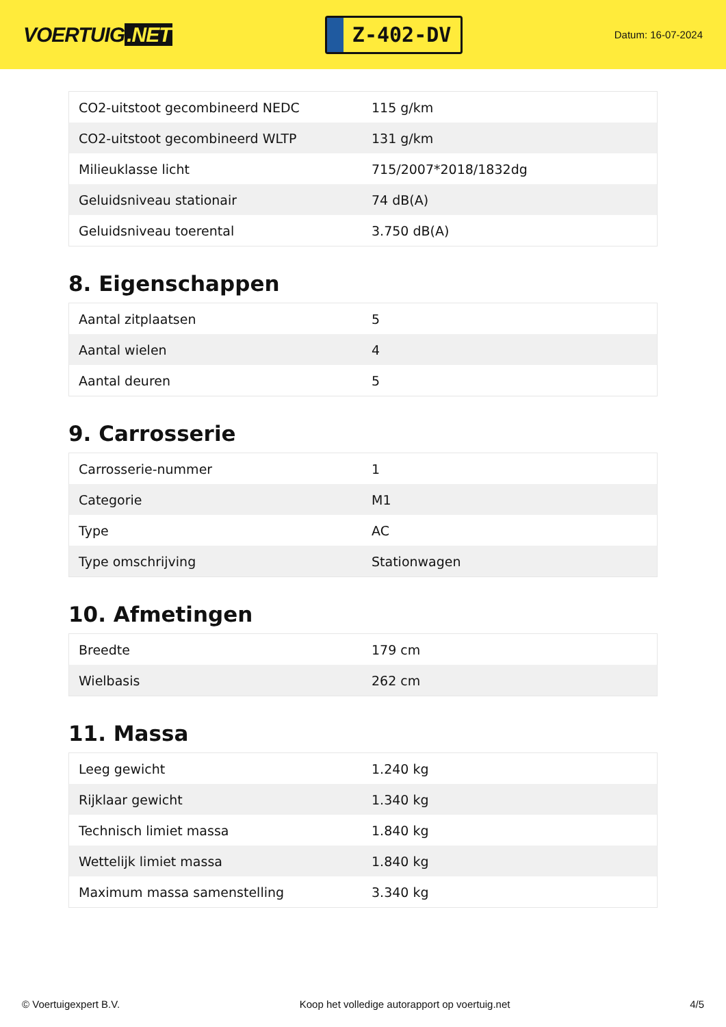VOERTUIG.NET
Z-402-DV
Datum: 16-07-2024
| CO2-uitstoot gecombineerd NEDC | 115 g/km |
| CO2-uitstoot gecombineerd WLTP | 131 g/km |
| Milieuklasse licht | 715/2007*2018/1832dg |
| Geluidsniveau stationair | 74 dB(A) |
| Geluidsniveau toerental | 3.750 dB(A) |
8. Eigenschappen
| Aantal zitplaatsen | 5 |
| Aantal wielen | 4 |
| Aantal deuren | 5 |
9. Carrosserie
| Carrosserie-nummer | 1 |
| Categorie | M1 |
| Type | AC |
| Type omschrijving | Stationwagen |
10. Afmetingen
| Breedte | 179 cm |
| Wielbasis | 262 cm |
11. Massa
| Leeg gewicht | 1.240 kg |
| Rijklaar gewicht | 1.340 kg |
| Technisch limiet massa | 1.840 kg |
| Wettelijk limiet massa | 1.840 kg |
| Maximum massa samenstelling | 3.340 kg |
© Voertuigexpert B.V. Koop het volledige autorapport op voertuig.net 4/5